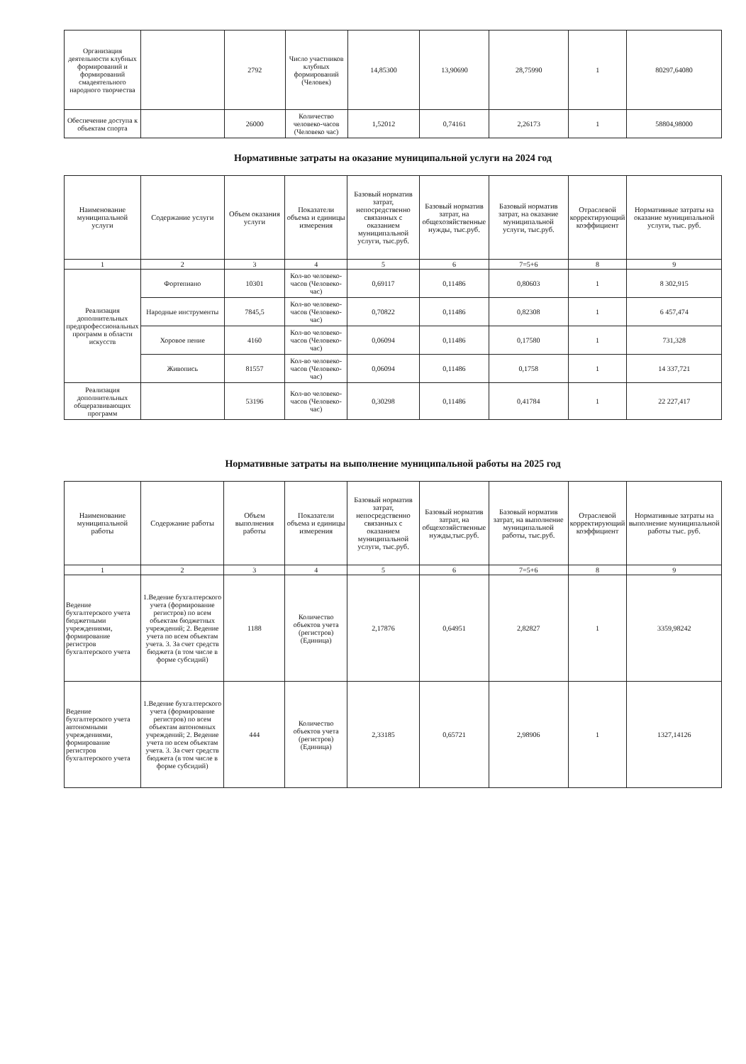| Организация деятельности клубных формирований и формирований смадеятельного народного творчества | | 2792 | Число участников клубных формирований (Человек) | 14,85300 | 13,90690 | 28,75990 | 1 | 80297,64080 |
| Обеспечение доступа к объектам спорта | | 26000 | Количество человеко-часов (Человеко час) | 1,52012 | 0,74161 | 2,26173 | 1 | 58804,98000 |
Нормативные затраты на оказание муниципальной услуги на 2024 год
| Наименование муниципальной услуги | Содержание услуги | Объем оказания услуги | Показатели объема и единицы измерения | Базовый норматив затрат, непосредственно связанных с оказанием муниципальной услуги, тыс.руб. | Базовый норматив затрат, на общехозяйственные нужды, тыс.руб. | Базовый норматив затрат, на оказание муниципальной услуги, тыс.руб. | Отраслевой корректирующий коэффициент | Нормативные затраты на оказание муниципальной услуги, тыс. руб. |
| --- | --- | --- | --- | --- | --- | --- | --- | --- |
| 1 | 2 | 3 | 4 | 5 | 6 | 7=5+6 | 8 | 9 |
| Реализация дополнительных предпрофессиональных программ в области искусств | Фортепиано | 10301 | Кол-во человеко-часов (Человеко-час) | 0,69117 | 0,11486 | 0,80603 | 1 | 8 302,915 |
| | Народные инструменты | 7845,5 | Кол-во человеко-часов (Человеко-час) | 0,70822 | 0,11486 | 0,82308 | 1 | 6 457,474 |
| | Хоровое пение | 4160 | Кол-во человеко-часов (Человеко-час) | 0,06094 | 0,11486 | 0,17580 | 1 | 731,328 |
| | Живопись | 81557 | Кол-во человеко-часов (Человеко-час) | 0,06094 | 0,11486 | 0,1758 | 1 | 14 337,721 |
| Реализация дополнительных общеразвивающих программ | | 53196 | Кол-во человеко-часов (Человеко-час) | 0,30298 | 0,11486 | 0,41784 | 1 | 22 227,417 |
Нормативные затраты на выполнение муниципальной работы на 2025 год
| Наименование муниципальной работы | Содержание работы | Объем выполнения работы | Показатели объема и единицы измерения | Базовый норматив затрат, непосредственно связанных с оказанием муниципальной услуги, тыс.руб. | Базовый норматив затрат, на общехозяйственные нужды,тыс.руб. | Базовый норматив затрат, на выполнение муниципальной работы, тыс.руб. | Отраслевой корректирующий коэффициент | Нормативные затраты на выполнение муниципальной работы тыс. руб. |
| --- | --- | --- | --- | --- | --- | --- | --- | --- |
| 1 | 2 | 3 | 4 | 5 | 6 | 7=5+6 | 8 | 9 |
| Ведение бухгалтерского учета бюджетными учреждениями, формирование регистров бухгалтерского учета | 1.Ведение бухгалтерского учета (формирование регистров) по всем объектам бюджетных учреждений; 2. Ведение учета по всем объектам учета. 3. За счет средств бюджета (в том числе в форме субсидий) | 1188 | Количество объектов учета (регистров) (Единица) | 2,17876 | 0,64951 | 2,82827 | 1 | 3359,98242 |
| Ведение бухгалтерского учета автономными учреждениями, формирование регистров бухгалтерского учета | 1.Ведение бухгалтерского учета (формирование регистров) по всем объектам автономных учреждений; 2. Ведение учета по всем объектам учета. 3. За счет средств бюджета (в том числе в форме субсидий) | 444 | Количество объектов учета (регистров) (Единица) | 2,33185 | 0,65721 | 2,98906 | 1 | 1327,14126 |